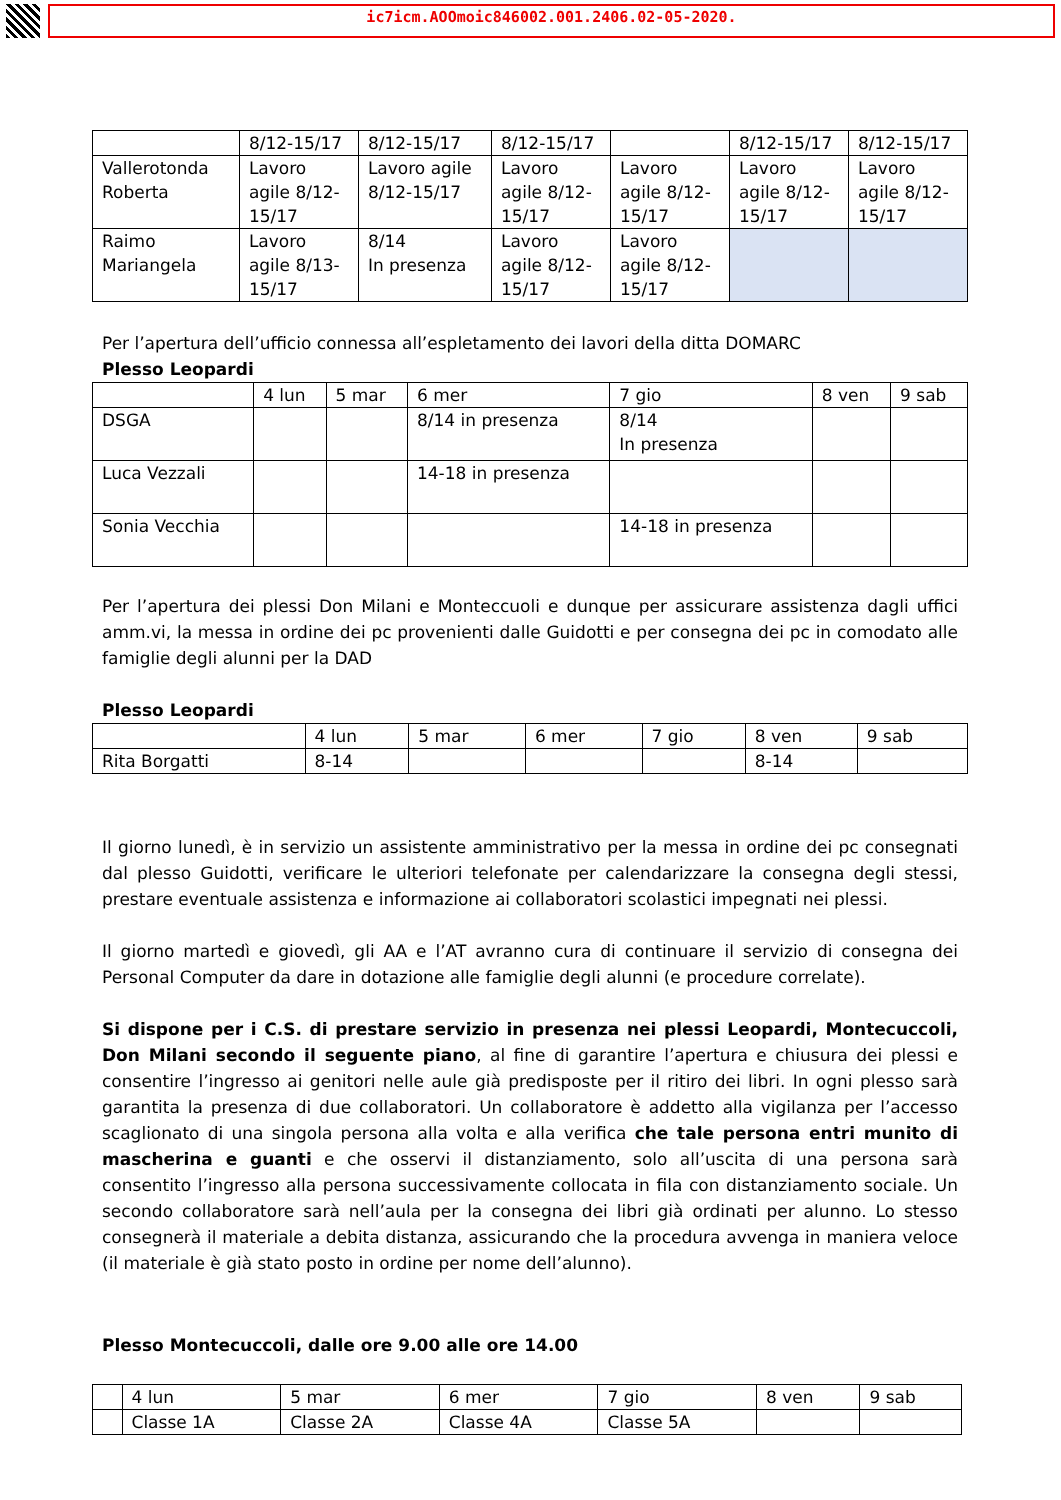ic7icm.AOOmoic846002.001.2406.02-05-2020.
| | 8/12-15/17 | 8/12-15/17 | 8/12-15/17 | | 8/12-15/17 | 8/12-15/17 |
| Vallerotonda Roberta | Lavoro agile 8/12-15/17 | Lavoro agile 8/12-15/17 | Lavoro agile 8/12-15/17 | Lavoro agile 8/12-15/17 | Lavoro agile 8/12-15/17 | Lavoro agile 8/12-15/17 |
| Raimo Mariangela | Lavoro agile 8/13-15/17 | 8/14 In presenza | Lavoro agile 8/12-15/17 | Lavoro agile 8/12-15/17 | | |
Per l’apertura dell’ufficio connessa all’espletamento dei lavori della ditta DOMARC
Plesso Leopardi
| | 4 lun | 5 mar | 6 mer | 7 gio | 8 ven | 9 sab |
| DSGA | | | 8/14 in presenza | 8/14 In presenza | | |
| Luca Vezzali | | | 14-18 in presenza | | | |
| Sonia Vecchia | | | | 14-18 in presenza | | |
Per l’apertura dei plessi Don Milani e Monteccuoli e dunque per assicurare assistenza dagli uffici amm.vi, la messa in ordine dei pc provenienti dalle Guidotti e per consegna dei pc in comodato alle famiglie degli alunni per la DAD
Plesso Leopardi
| | 4 lun | 5 mar | 6 mer | 7 gio | 8 ven | 9 sab |
| Rita Borgatti | 8-14 | | | | 8-14 | |
Il giorno lunedì, è in servizio un assistente amministrativo per la messa in ordine dei pc consegnati dal plesso Guidotti, verificare le ulteriori telefonate per calendarizzare la consegna degli stessi, prestare eventuale assistenza e informazione ai collaboratori scolastici impegnati nei plessi.
Il giorno martedì e giovedì, gli AA e l’AT avranno cura di continuare il servizio di consegna dei Personal Computer da dare in dotazione alle famiglie degli alunni (e procedure correlate).
Si dispone per i C.S. di prestare servizio in presenza nei plessi Leopardi, Montecuccoli, Don Milani secondo il seguente piano, al fine di garantire l’apertura e chiusura dei plessi e consentire l’ingresso ai genitori nelle aule già predisposte per il ritiro dei libri. In ogni plesso sarà garantita la presenza di due collaboratori. Un collaboratore è addetto alla vigilanza per l’accesso scaglionato di una singola persona alla volta e alla verifica che tale persona entri munito di mascherina e guanti e che osservi il distanziamento, solo all’uscita di una persona sarà consentito l’ingresso alla persona successivamente collocata in fila con distanziamento sociale. Un secondo collaboratore sarà nell’aula per la consegna dei libri già ordinati per alunno. Lo stesso consegnerà il materiale a debita distanza, assicurando che la procedura avvenga in maniera veloce (il materiale è già stato posto in ordine per nome dell’alunno).
Plesso Montecuccoli, dalle ore 9.00 alle ore 14.00
| | 4 lun | 5 mar | 6 mer | 7 gio | 8 ven | 9 sab |
| | Classe 1A | Classe 2A | Classe 4A | Classe 5A | | |